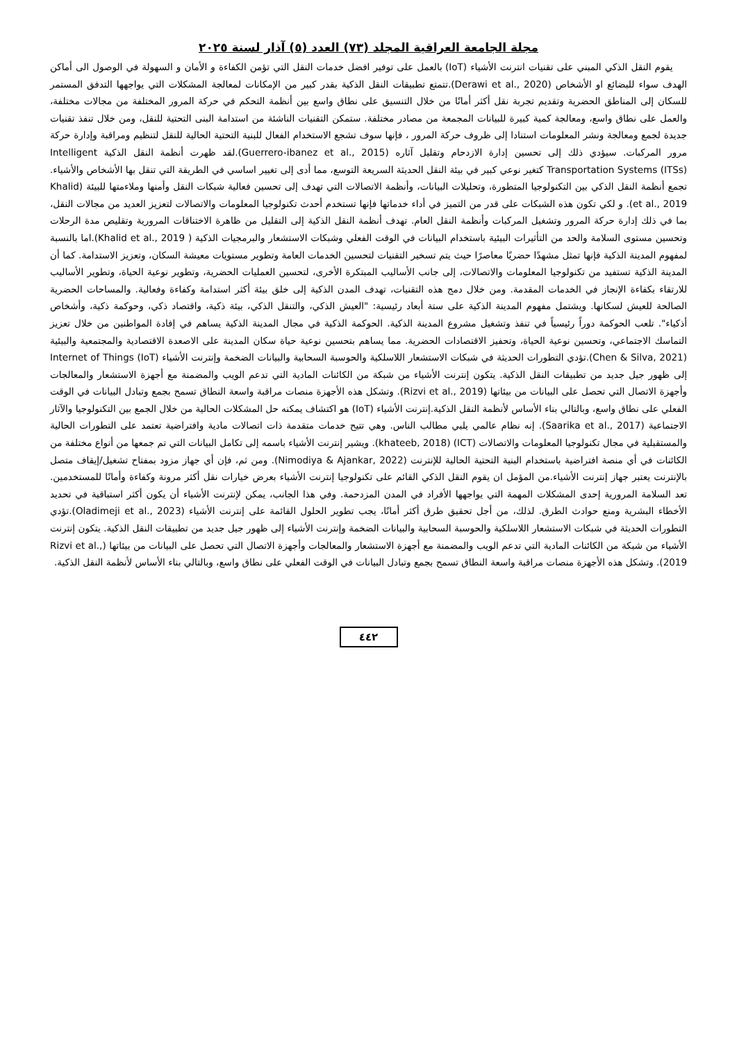مجلة الجامعة العراقية المجلد (٧٣) العدد (٥) آذار لسنة ٢٠٢٥
يقوم النقل الذكي المبني على تقنيات انترنت الأشياء (IoT) بالعمل على توفير افضل خدمات النقل التي تؤمن الكفاءة و الأمان و السهولة في الوصول الى أماكن الهدف سواء للبضائع او الأشخاص (Derawi et al., 2020).تتمتع تطبيقات النقل الذكية بقدر كبير من الإمكانات لمعالجة المشكلات التي يواجهها التدفق المستمر للسكان إلى المناطق الحضرية وتقديم تجربة نقل أكثر أمانًا من خلال التنسيق على نطاق واسع بين أنظمة التحكم في حركة المرور المختلفة من مجالات مختلفة، والعمل على نطاق واسع، ومعالجة كمية كبيرة للبيانات المجمعة من مصادر مختلفة. ستمكن التقنيات الناشئة من استدامة البنى التحتية للنقل، ومن خلال تنفذ تقنيات جديدة لجمع ومعالجة ونشر المعلومات استنادا إلى ظروف حركة المرور ، فإنها سوف تشجع الاستخدام الفعال للبنية التحتية الحالية للنقل لتنظيم ومراقبة وإدارة حركة مرور المركبات. سيؤدي ذلك إلى تحسين إدارة الازدحام وتقليل آثاره (Guerrero-ibanez et al., 2015).لقد ظهرت أنظمة النقل الذكية Intelligent Transportation Systems (ITSs) كتغير نوعي كبير في بيئة النقل الحديثة السريعة التوسع، مما أدى إلى تغيير اساسي في الطريقة التي تنقل بها الأشخاص والأشياء. تجمع أنظمة النقل الذكي بين التكنولوجيا المتطورة، وتحليلات البيانات، وأنظمة الاتصالات التي تهدف إلى تحسين فعالية شبكات النقل وأمنها وملاءمتها للبيئة (Khalid et al., 2019). و لكي تكون هذه الشبكات على قدر من التميز في أداء خدماتها فإنها تستخدم أحدث تكنولوجيا المعلومات والاتصالات لتعزيز العديد من مجالات النقل، بما في ذلك إدارة حركة المرور وتشغيل المركبات وأنظمة النقل العام. تهدف أنظمة النقل الذكية إلى التقليل من ظاهرة الاختناقات المرورية وتقليص مدة الرحلات وتحسين مستوى السلامة والحد من التأثيرات البيئية باستخدام البيانات في الوقت الفعلي وشبكات الاستشعار والبرمجيات الذكية ( Khalid et al., 2019).اما بالنسبة لمفهوم المدينة الذكية فإنها تمثل مشهدًا حضريًا معاصرًا حيث يتم تسخير التقنيات لتحسين الخدمات العامة وتطوير مستويات معيشة السكان، وتعزيز الاستدامة. كما أن المدينة الذكية تستفيد من تكنولوجيا المعلومات والاتصالات، إلى جانب الأساليب المبتكرة الأخرى، لتحسين العمليات الحضرية، وتطوير نوعية الحياة، وتطوير الأساليب للارتقاء بكفاءة الإنجاز في الخدمات المقدمة. ومن خلال دمج هذه التقنيات، تهدف المدن الذكية إلى خلق بيئة أكثر استدامة وكفاءة وفعالية. والمساحات الحضرية الصالحة للعيش لسكانها. ويشتمل مفهوم المدينة الذكية على ستة أبعاد رئيسية: "العيش الذكي، والتنقل الذكي، بيئة ذكية، واقتصاد ذكي، وحوكمة ذكية، وأشخاص أذكياء". تلعب الحوكمة دوراً رئيسياً في تنفذ وتشغيل مشروع المدينة الذكية. الحوكمة الذكية في مجال المدينة الذكية يساهم في إفادة المواطنين من خلال تعزيز التماسك الاجتماعي، وتحسين نوعية الحياة، وتحفيز الاقتصادات الحضرية. مما يساهم بتحسين نوعية حياة سكان المدينة على الاصعدة الاقتصادية والمجتمعية والبيئية (Chen & Silva, 2021).تؤدي التطورات الحديثة في شبكات الاستشعار اللاسلكية والحوسبة السحابية والبيانات الضخمة وإنترنت الأشياء Internet of Things (IoT) إلى ظهور جيل جديد من تطبيقات النقل الذكية. يتكون إنترنت الأشياء من شبكة من الكائنات المادية التي تدعم الويب والمضمنة مع أجهزة الاستشعار والمعالجات وأجهزة الاتصال التي تحصل على البيانات من بيئاتها (Rizvi et al., 2019). وتشكل هذه الأجهزة منصات مراقبة واسعة النطاق تسمح بجمع وتبادل البيانات في الوقت الفعلي على نطاق واسع، وبالتالي بناء الأساس لأنظمة النقل الذكية.إنترنت الأشياء (IoT) هو اكتشاف يمكنه حل المشكلات الحالية من خلال الجمع بين التكنولوجيا والآثار الاجتماعية (Saarika et al., 2017). إنه نظام عالمي يلبي مطالب الناس. وهي تتيح خدمات متقدمة ذات اتصالات مادية وافتراضية تعتمد على التطورات الحالية والمستقبلية في مجال تكنولوجيا المعلومات والاتصالات (ICT) (khateeb, 2018). ويشير إنترنت الأشياء باسمه إلى تكامل البيانات التي تم جمعها من أنواع مختلفة من الكائنات في أي منصة افتراضية باستخدام البنية التحتية الحالية للإنترنت (Nimodiya & Ajankar, 2022). ومن ثم، فإن أي جهاز مزود بمفتاح تشغيل/إيقاف متصل بالإنترنت يعتبر جهاز إنترنت الأشياء.من المؤمل ان يقوم النقل الذكي القائم على تكنولوجيا إنترنت الأشياء بعرض خيارات نقل أكثر مرونة وكفاءة وأمانًا للمستخدمين. تعد السلامة المرورية إحدى المشكلات المهمة التي يواجهها الأفراد في المدن المزدحمة. وفي هذا الجانب، يمكن لإنترنت الأشياء أن يكون أكثر استباقية في تحديد الأخطاء البشرية ومنع حوادث الطرق. لذلك، من أجل تحقيق طرق أكثر أمانًا، يجب تطوير الحلول القائمة على إنترنت الأشياء (Oladimeji et al., 2023).تؤدي التطورات الحديثة في شبكات الاستشعار اللاسلكية والحوسبة السحابية والبيانات الضخمة وإنترنت الأشياء إلى ظهور جيل جديد من تطبيقات النقل الذكية. يتكون إنترنت الأشياء من شبكة من الكائنات المادية التي تدعم الويب والمضمنة مع أجهزة الاستشعار والمعالجات وأجهزة الاتصال التي تحصل على البيانات من بيئاتها (Rizvi et al., 2019). وتشكل هذه الأجهزة منصات مراقبة واسعة النطاق تسمح بجمع وتبادل البيانات في الوقت الفعلي على نطاق واسع، وبالتالي بناء الأساس لأنظمة النقل الذكية.
٤٤٢